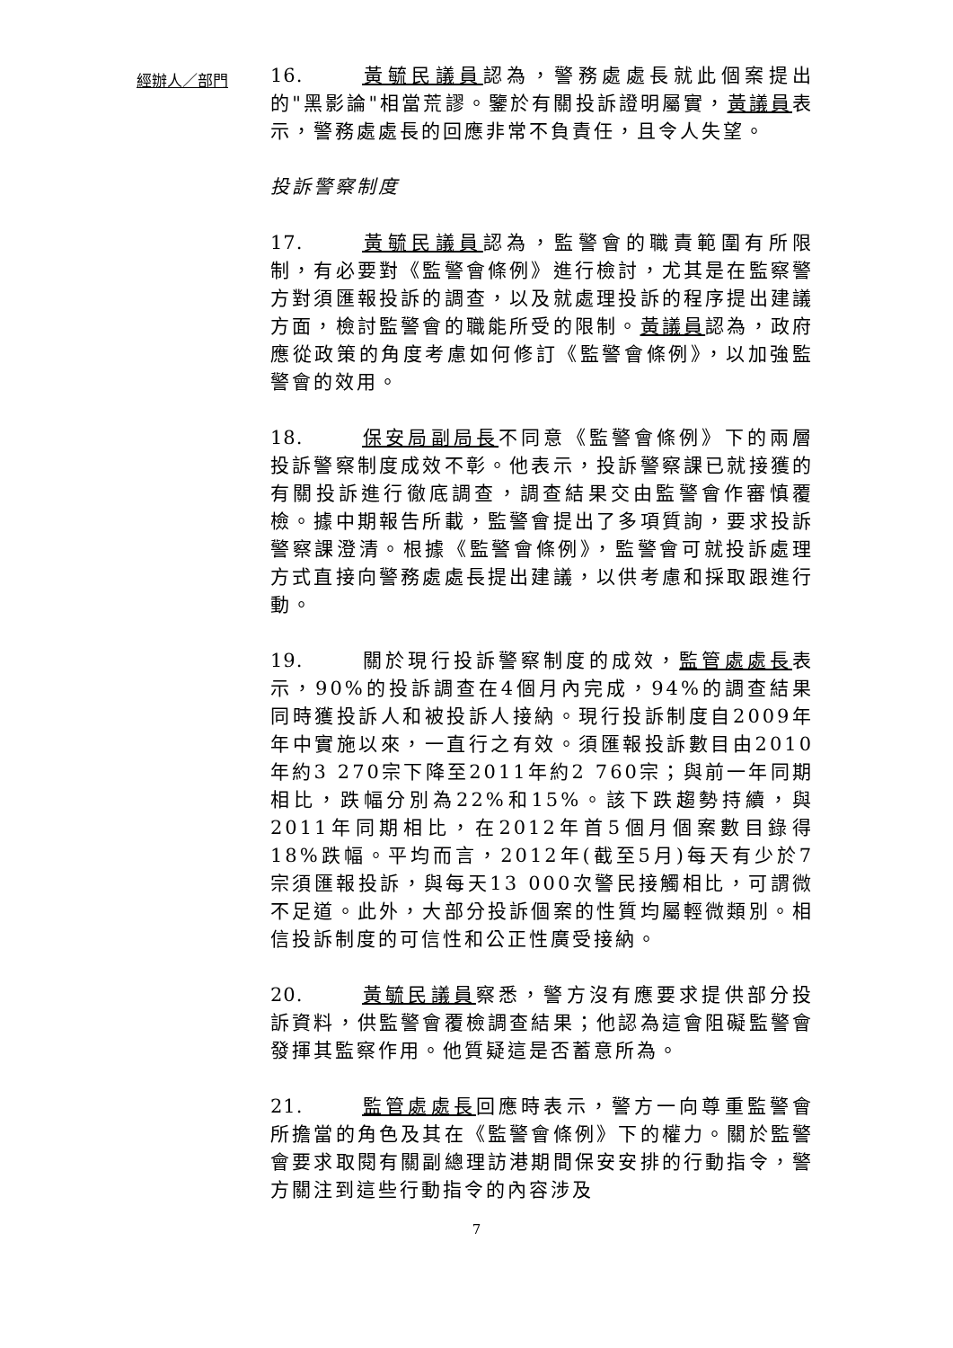經辦人／部門
16. 黃毓民議員認為，警務處處長就此個案提出的"黑影論"相當荒謬。鑒於有關投訴證明屬實，黃議員表示，警務處處長的回應非常不負責任，且令人失望。
投訴警察制度
17. 黃毓民議員認為，監警會的職責範圍有所限制，有必要對《監警會條例》進行檢討，尤其是在監察警方對須匯報投訴的調查，以及就處理投訴的程序提出建議方面，檢討監警會的職能所受的限制。黃議員認為，政府應從政策的角度考慮如何修訂《監警會條例》，以加強監警會的效用。
18. 保安局副局長不同意《監警會條例》下的兩層投訴警察制度成效不彰。他表示，投訴警察課已就接獲的有關投訴進行徹底調查，調查結果交由監警會作審慎覆檢。據中期報告所載，監警會提出了多項質詢，要求投訴警察課澄清。根據《監警會條例》，監警會可就投訴處理方式直接向警務處處長提出建議，以供考慮和採取跟進行動。
19. 關於現行投訴警察制度的成效，監管處處長表示，90%的投訴調查在4個月內完成，94%的調查結果同時獲投訴人和被投訴人接納。現行投訴制度自2009年年中實施以來，一直行之有效。須匯報投訴數目由2010年約3 270宗下降至2011年約2 760宗；與前一年同期相比，跌幅分別為22%和15%。該下跌趨勢持續，與2011年同期相比，在2012年首5個月個案數目錄得18%跌幅。平均而言，2012年(截至5月)每天有少於7宗須匯報投訴，與每天13 000次警民接觸相比，可謂微不足道。此外，大部分投訴個案的性質均屬輕微類別。相信投訴制度的可信性和公正性廣受接納。
20. 黃毓民議員察悉，警方沒有應要求提供部分投訴資料，供監警會覆檢調查結果；他認為這會阻礙監警會發揮其監察作用。他質疑這是否蓄意所為。
21. 監管處處長回應時表示，警方一向尊重監警會所擔當的角色及其在《監警會條例》下的權力。關於監警會要求取閱有關副總理訪港期間保安安排的行動指令，警方關注到這些行動指令的內容涉及
7